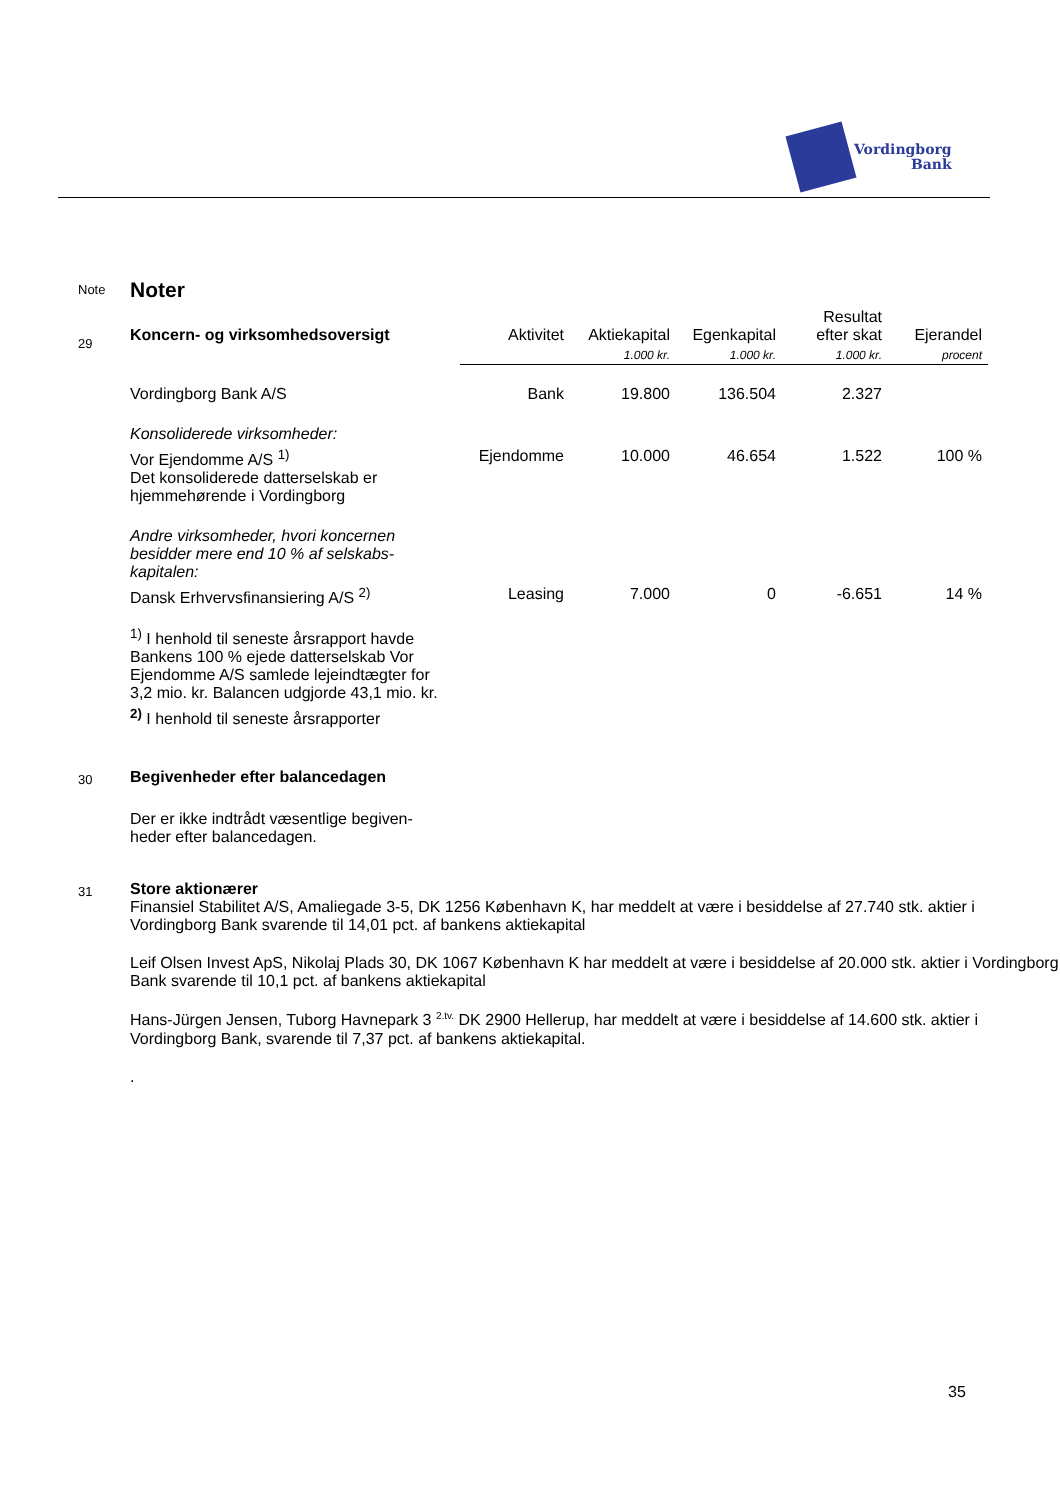Vordingborg
Bank
Note
Noter
29
| Koncern- og virksomhedsoversigt | Aktivitet | Aktiekapital | Egenkapital | Resultat efter skat | Ejerandel |
| --- | --- | --- | --- | --- | --- |
| | | 1.000 kr. | 1.000 kr. | 1.000 kr. | procent |
| Vordingborg Bank A/S | Bank | 19.800 | 136.504 | 2.327 | |
| Konsoliderede virksomheder: | | | | | |
| Vor Ejendomme A/S <sup>1)</sup> Det konsoliderede datterselskab er hjemmehørende i Vordingborg | Ejendomme | 10.000 | 46.654 | 1.522 | 100 % |
| Andre virksomheder, hvori koncernen besidder mere end 10 % af selskabs- kapitalen: | | | | | |
| Dansk Erhvervsfinansiering A/S <sup>2)</sup> | Leasing | 7.000 | 0 | -6.651 | 14 % |
<sup>1)</sup> I henhold til seneste årsrapport havde Bankens 100 % ejede datterselskab Vor Ejendomme A/S samlede lejeindtægter for 3,2 mio. kr. Balancen udgjorde 43,1 mio. kr.
<sup>2)</sup> I henhold til seneste årsrapporter
30
Begivenheder efter balancedagen
Der er ikke indtrådt væsentlige begiven-heder efter balancedagen.
31
Store aktionærer
Finansiel Stabilitet A/S, Amaliegade 3-5, DK 1256 København K, har meddelt at være i besiddelse af 27.740 stk. aktier i Vordingborg Bank svarende til 14,01 pct. af bankens aktiekapital
Leif Olsen Invest ApS, Nikolaj Plads 30, DK 1067 København K har meddelt at være i besiddelse af 20.000 stk. aktier i Vordingborg Bank svarende til 10,1 pct. af bankens aktiekapital
Hans-Jürgen Jensen, Tuborg Havnepark 3 <sup>2.tv.</sup> DK 2900 Hellerup, har meddelt at være i besiddelse af 14.600 stk. aktier i Vordingborg Bank, svarende til 7,37 pct. af bankens aktiekapital.
.
35